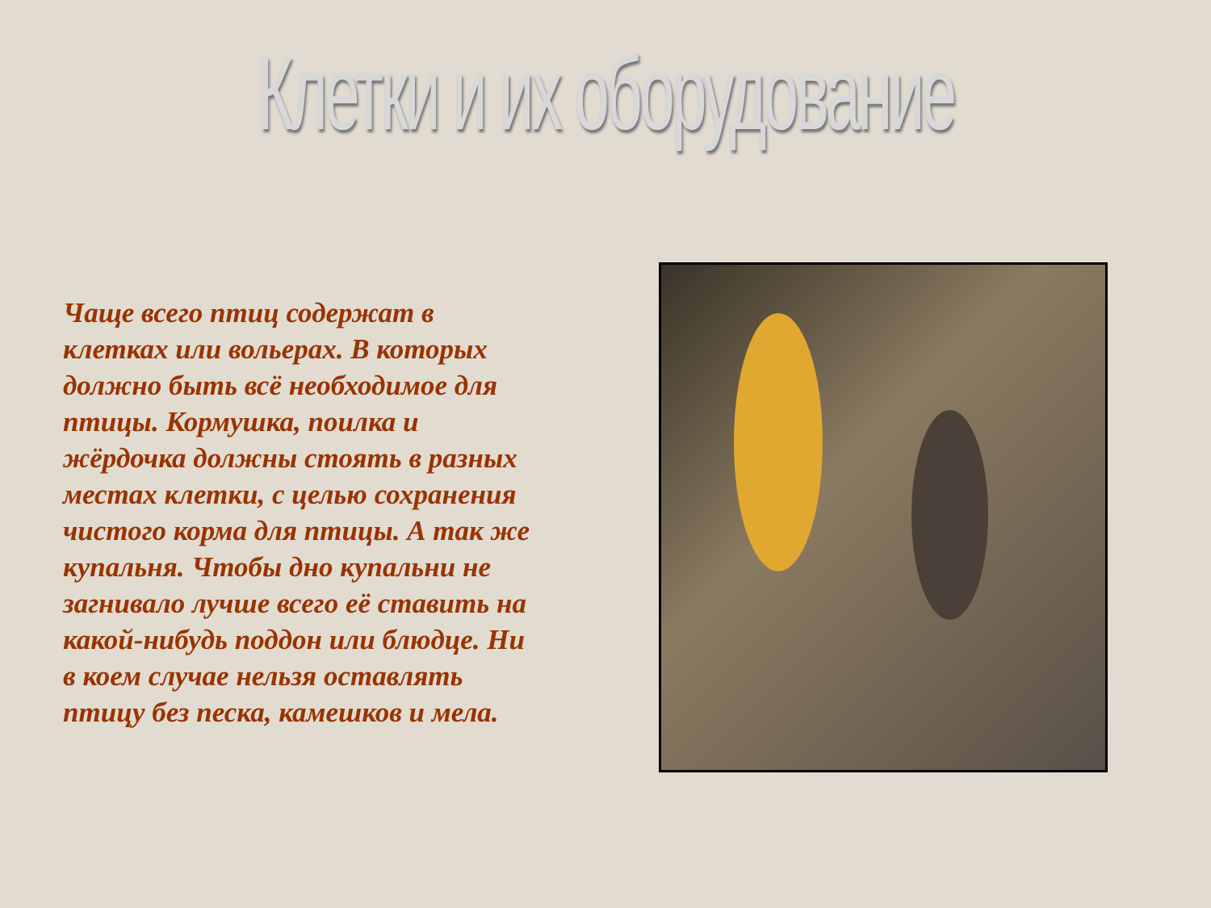Клетки и их оборудование
Чаще всего птиц содержат в клетках или вольерах. В которых должно быть всё необходимое для птицы. Кормушка, поилка и жёрдочка должны стоять в разных местах клетки, с целью сохранения чистого корма для птицы. А так же купальня. Чтобы дно купальни не загнивало лучше всего её ставить на какой-нибудь поддон или блюдце. Ни в коем случае нельзя оставлять птицу без песка, камешков и мела.